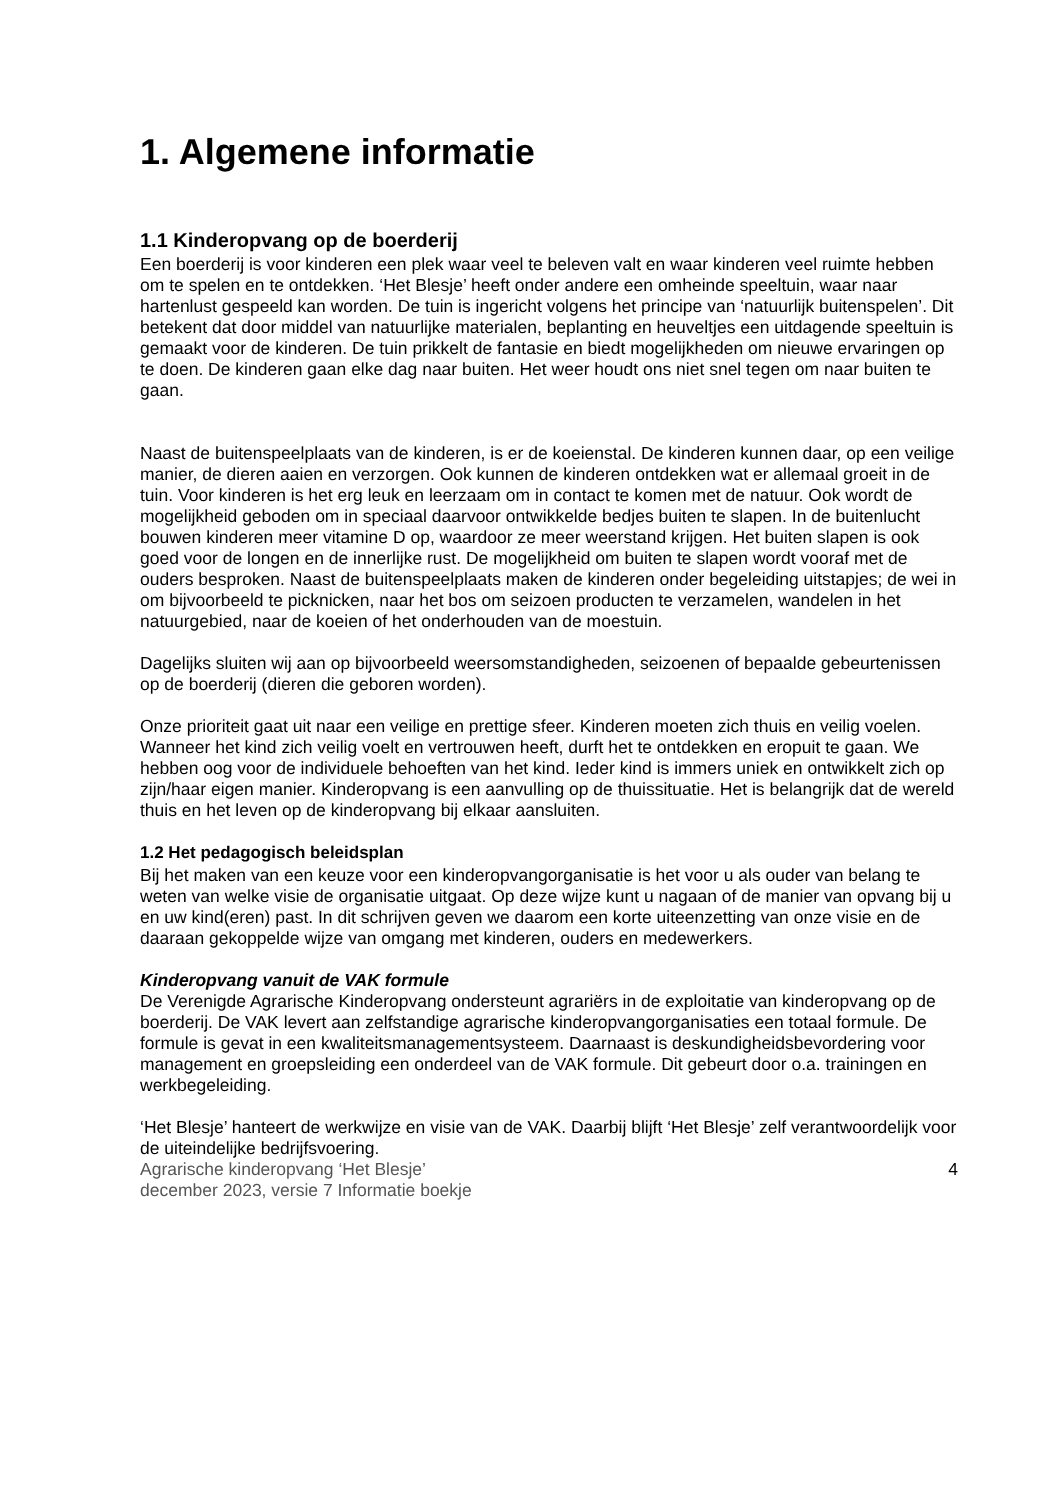1. Algemene informatie
1.1 Kinderopvang op de boerderij
Een boerderij is voor kinderen een plek waar veel te beleven valt en waar kinderen veel ruimte hebben om te spelen en te ontdekken. ‘Het Blesje’ heeft onder andere een omheinde speeltuin, waar naar hartenlust gespeeld kan worden. De tuin is ingericht volgens het principe van ‘natuurlijk buitenspelen’. Dit betekent dat door middel van natuurlijke materialen, beplanting en heuveltjes een uitdagende speeltuin is gemaakt voor de kinderen. De tuin prikkelt de fantasie en biedt mogelijkheden om nieuwe ervaringen op te doen. De kinderen gaan elke dag naar buiten. Het weer houdt ons niet snel tegen om naar buiten te gaan.
Naast de buitenspeelplaats van de kinderen, is er de koeienstal. De kinderen kunnen daar, op een veilige manier, de dieren aaien en verzorgen. Ook kunnen de kinderen ontdekken wat er allemaal groeit in de tuin. Voor kinderen is het erg leuk en leerzaam om in contact te komen met de natuur. Ook wordt de mogelijkheid geboden om in speciaal daarvoor ontwikkelde bedjes buiten te slapen. In de buitenlucht bouwen kinderen meer vitamine D op, waardoor ze meer weerstand krijgen. Het buiten slapen is ook goed voor de longen en de innerlijke rust. De mogelijkheid om buiten te slapen wordt vooraf met de ouders besproken. Naast de buitenspeelplaats maken de kinderen onder begeleiding uitstapjes; de wei in om bijvoorbeeld te picknicken, naar het bos om seizoen producten te verzamelen, wandelen in het natuurgebied, naar de koeien of het onderhouden van de moestuin.
Dagelijks sluiten wij aan op bijvoorbeeld weersomstandigheden, seizoenen of bepaalde gebeurtenissen op de boerderij (dieren die geboren worden).
Onze prioriteit gaat uit naar een veilige en prettige sfeer. Kinderen moeten zich thuis en veilig voelen. Wanneer het kind zich veilig voelt en vertrouwen heeft, durft het te ontdekken en eropuit te gaan. We hebben oog voor de individuele behoeften van het kind. Ieder kind is immers uniek en ontwikkelt zich op zijn/haar eigen manier. Kinderopvang is een aanvulling op de thuissituatie. Het is belangrijk dat de wereld thuis en het leven op de kinderopvang bij elkaar aansluiten.
1.2 Het pedagogisch beleidsplan
Bij het maken van een keuze voor een kinderopvangorganisatie is het voor u als ouder van belang te weten van welke visie de organisatie uitgaat. Op deze wijze kunt u nagaan of de manier van opvang bij u en uw kind(eren) past. In dit schrijven geven we daarom een korte uiteenzetting van onze visie en de daaraan gekoppelde wijze van omgang met kinderen, ouders en medewerkers.
Kinderopvang vanuit de VAK formule
De Verenigde Agrarische Kinderopvang ondersteunt agrariërs in de exploitatie van kinderopvang op de boerderij. De VAK levert aan zelfstandige agrarische kinderopvangorganisaties een totaal formule. De formule is gevat in een kwaliteitsmanagementsysteem. Daarnaast is deskundigheidsbevordering voor management en groepsleiding een onderdeel van de VAK formule. Dit gebeurt door o.a. trainingen en werkbegeleiding.
‘Het Blesje’ hanteert de werkwijze en visie van de VAK. Daarbij blijft ‘Het Blesje’ zelf verantwoordelijk voor de uiteindelijke bedrijfsvoering.
Agrarische kinderopvang ‘Het Blesje’
december 2023, versie 7 Informatie boekje 4